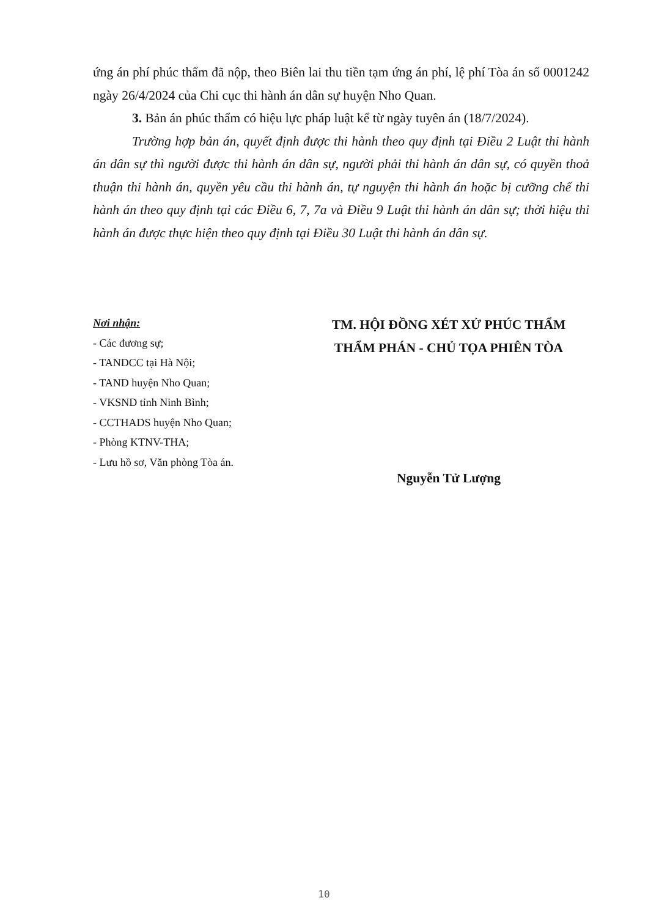ứng án phí phúc thẩm đã nộp, theo Biên lai thu tiền tạm ứng án phí, lệ phí Tòa án số 0001242 ngày 26/4/2024 của Chi cục thi hành án dân sự huyện Nho Quan.
3. Bản án phúc thẩm có hiệu lực pháp luật kể từ ngày tuyên án (18/7/2024).
Trường hợp bản án, quyết định được thi hành theo quy định tại Điều 2 Luật thi hành án dân sự thì người được thi hành án dân sự, người phải thi hành án dân sự, có quyền thoả thuận thi hành án, quyền yêu cầu thi hành án, tự nguyện thi hành án hoặc bị cưỡng chế thi hành án theo quy định tại các Điều 6, 7, 7a và Điều 9 Luật thi hành án dân sự; thời hiệu thi hành án được thực hiện theo quy định tại Điều 30 Luật thi hành án dân sự.
Nơi nhận:
- Các đương sự;
- TANDCC tại Hà Nội;
- TAND huyện Nho Quan;
- VKSND tỉnh Ninh Bình;
- CCTHADS huyện Nho Quan;
- Phòng KTNV-THA;
- Lưu hồ sơ, Văn phòng Tòa án.
TM. HỘI ĐỒNG XÉT XỬ PHÚC THẨM
THẨM PHÁN - CHỦ TỌA PHIÊN TÒA
Nguyễn Tử Lượng
10